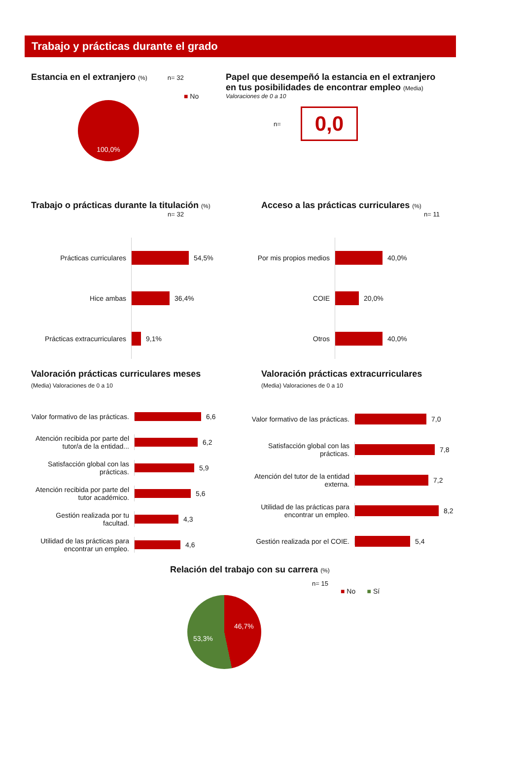Trabajo y prácticas durante el grado
Estancia en el extranjero (%) n= 32
■ No
100,0%
Papel que desempeñó la estancia en el extranjero
en tus posibilidades de encontrar empleo (Media)
Valoraciones de 0 a 10
n=
0,0
Trabajo o prácticas durante la titulación (%)
n= 32
Prácticas curriculares
54,5%
Hice ambas
36,4%
Prácticas extracurriculares
9,1%
Acceso a las prácticas curriculares (%)
n= 11
Por mis propios medios
40,0%
COIE
20,0%
Otros
40,0%
Valoración prácticas curriculares meses
(Media) Valoraciones de 0 a 10
Valor formativo de las prácticas.
6,6
Atención recibida por parte del tutor/a de la entidad...
6,2
Satisfacción global con las prácticas.
5,9
Atención recibida por parte del tutor académico.
5,6
Gestión realizada por tu facultad.
4,3
Utilidad de las prácticas para encontrar un empleo.
4,6
Valoración prácticas extracurriculares
(Media) Valoraciones de 0 a 10
Valor formativo de las prácticas.
7,0
Satisfacción global con las prácticas.
7,8
Atención del tutor de la entidad externa.
7,2
Utilidad de las prácticas para encontrar un empleo.
8,2
Gestión realizada por el COIE.
5,4
Relación del trabajo con su carrera (%)
n= 15
■ No ■ Sí
46,7%
53,3%